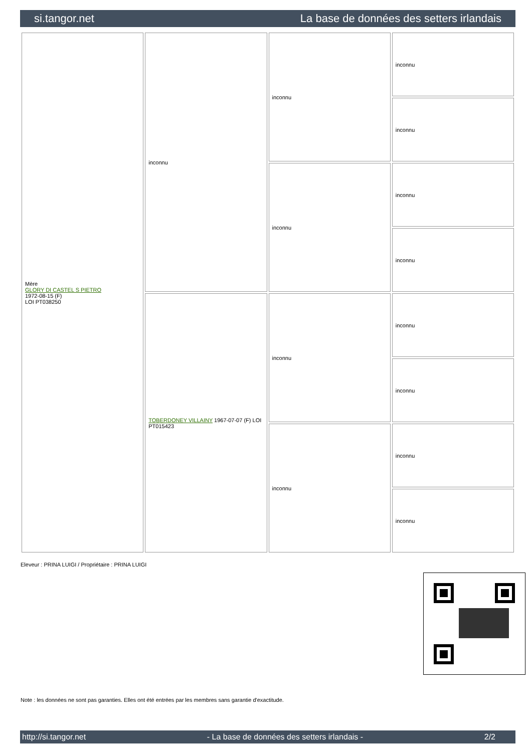si.tangor.net La base de données des setters irlandais
| Mère GLORY DI CASTEL S PIETRO 1972-08-15 (F) LOI PT038250 | inconnu | inconnu | inconnu |
| | | | inconnu |
| | | inconnu | inconnu |
| | | | inconnu |
| | TOBERDONEY VILLAINY 1967-07-07 (F) LOI PT015423 | inconnu | inconnu |
| | | | inconnu |
| | | inconnu | inconnu |
| | | | inconnu |
Eleveur : PRINA LUIGI / Propriétaire : PRINA LUIGI
Note : les données ne sont pas garanties. Elles ont été entrées par les membres sans garantie d'exactitude.
http://si.tangor.net - La base de données des setters irlandais - 2/2